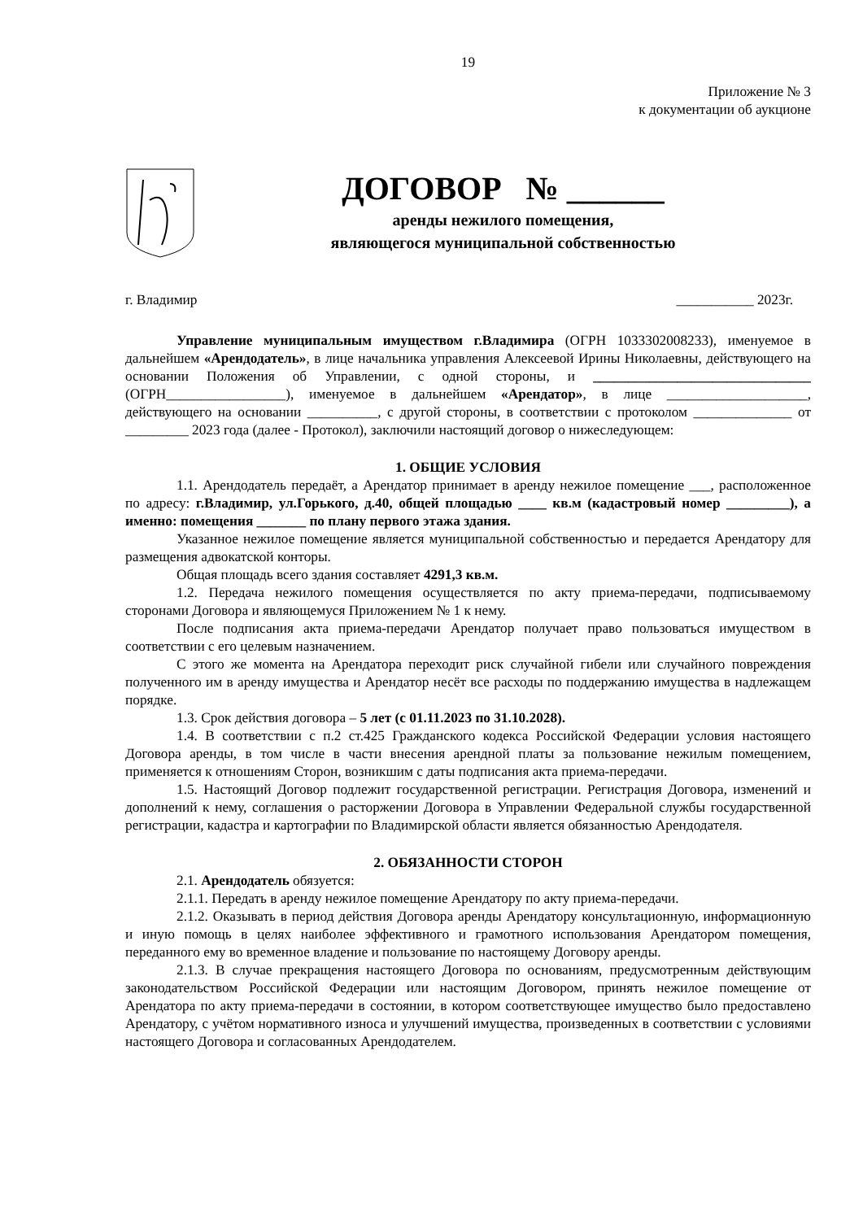19
Приложение № 3
к документации об аукционе
ДОГОВОР № ______
аренды нежилого помещения,
являющегося муниципальной собственностью
г. Владимир ___________ 2023г.
Управление муниципальным имуществом г.Владимира (ОГРН 1033302008233), именуемое в дальнейшем «Арендодатель», в лице начальника управления Алексеевой Ирины Николаевны, действующего на основании Положения об Управлении, с одной стороны, и _______________________________ (ОГРН_________________), именуемое в дальнейшем «Арендатор», в лице ____________________, действующего на основании __________, с другой стороны, в соответствии с протоколом ______________ от _________ 2023 года (далее - Протокол), заключили настоящий договор о нижеследующем:
1. ОБЩИЕ УСЛОВИЯ
1.1. Арендодатель передаёт, а Арендатор принимает в аренду нежилое помещение ___, расположенное по адресу: г.Владимир, ул.Горького, д.40, общей площадью ____ кв.м (кадастровый номер _________), а именно: помещения _______ по плану первого этажа здания.
Указанное нежилое помещение является муниципальной собственностью и передается Арендатору для размещения адвокатской конторы.
Общая площадь всего здания составляет 4291,3 кв.м.
1.2. Передача нежилого помещения осуществляется по акту приема-передачи, подписываемому сторонами Договора и являющемуся Приложением № 1 к нему.
После подписания акта приема-передачи Арендатор получает право пользоваться имуществом в соответствии с его целевым назначением.
С этого же момента на Арендатора переходит риск случайной гибели или случайного повреждения полученного им в аренду имущества и Арендатор несёт все расходы по поддержанию имущества в надлежащем порядке.
1.3. Срок действия договора – 5 лет (с 01.11.2023 по 31.10.2028).
1.4. В соответствии с п.2 ст.425 Гражданского кодекса Российской Федерации условия настоящего Договора аренды, в том числе в части внесения арендной платы за пользование нежилым помещением, применяется к отношениям Сторон, возникшим с даты подписания акта приема-передачи.
1.5. Настоящий Договор подлежит государственной регистрации. Регистрация Договора, изменений и дополнений к нему, соглашения о расторжении Договора в Управлении Федеральной службы государственной регистрации, кадастра и картографии по Владимирской области является обязанностью Арендодателя.
2. ОБЯЗАННОСТИ СТОРОН
2.1. Арендодатель обязуется:
2.1.1. Передать в аренду нежилое помещение Арендатору по акту приема-передачи.
2.1.2. Оказывать в период действия Договора аренды Арендатору консультационную, информационную и иную помощь в целях наиболее эффективного и грамотного использования Арендатором помещения, переданного ему во временное владение и пользование по настоящему Договору аренды.
2.1.3. В случае прекращения настоящего Договора по основаниям, предусмотренным действующим законодательством Российской Федерации или настоящим Договором, принять нежилое помещение от Арендатора по акту приема-передачи в состоянии, в котором соответствующее имущество было предоставлено Арендатору, с учётом нормативного износа и улучшений имущества, произведенных в соответствии с условиями настоящего Договора и согласованных Арендодателем.